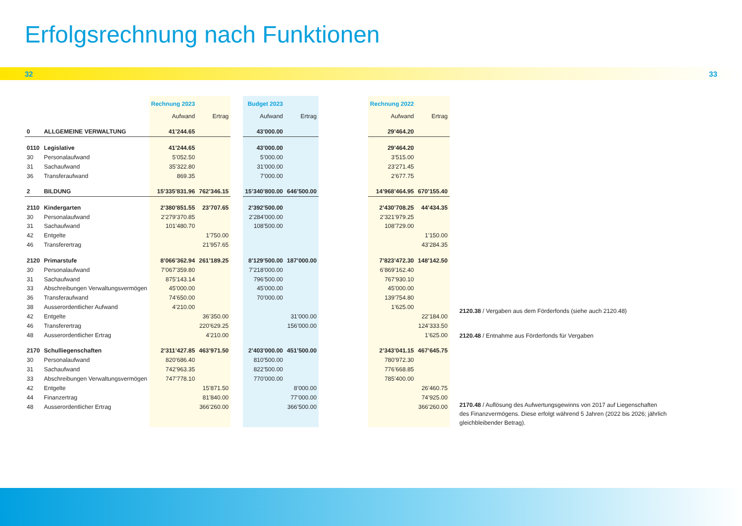Erfolgsrechnung nach Funktionen
32 33
| | | Rechnung 2023 | | | Budget 2023 | | | Rechnung 2022 | |
| | | Aufwand | Ertrag | | Aufwand | Ertrag | | Aufwand | Ertrag |
| 0 | ALLGEMEINE VERWALTUNG | 41’244.65 | | | 43’000.00 | | | 29’464.20 | |
| 0110 | Legislative | 41’244.65 | | | 43’000.00 | | | 29’464.20 | |
| 30 | Personalaufwand | 5’052.50 | | | 5’000.00 | | | 3’515.00 | |
| 31 | Sachaufwand | 35’322.80 | | | 31’000.00 | | | 23’271.45 | |
| 36 | Transferaufwand | 869.35 | | | 7’000.00 | | | 2’677.75 | |
| 2 | BILDUNG | 15’335’831.96 | 762’346.15 | | 15’340’800.00 | 646’500.00 | | 14’968’464.95 | 670’155.40 |
| 2110 | Kindergarten | 2’380’851.55 | 23’707.65 | | 2’392’500.00 | | | 2’430’708.25 | 44’434.35 |
| 30 | Personalaufwand | 2’279’370.85 | | | 2’284’000.00 | | | 2’321’979.25 | |
| 31 | Sachaufwand | 101’480.70 | | | 108’500.00 | | | 108’729.00 | |
| 42 | Entgelte | | 1’750.00 | | | | | | 1’150.00 |
| 46 | Transferertrag | | 21’957.65 | | | | | | 43’284.35 |
| 2120 | Primarstufe | 8’066’362.94 | 261’189.25 | | 8’129’500.00 | 187’000.00 | | 7’823’472.30 | 148’142.50 |
| 30 | Personalaufwand | 7’067’359.80 | | | 7’218’000.00 | | | 6’869’162.40 | |
| 31 | Sachaufwand | 875’143.14 | | | 796’500.00 | | | 767’930.10 | |
| 33 | Abschreibungen Verwaltungsvermögen | 45’000.00 | | | 45’000.00 | | | 45’000.00 | |
| 36 | Transferaufwand | 74’650.00 | | | 70’000.00 | | | 139’754.80 | |
| 38 | Ausserordentlicher Aufwand | 4’210.00 | | | | | | 1’625.00 | |
| 42 | Entgelte | | 36’350.00 | | | 31’000.00 | | | 22’184.00 |
| 46 | Transferertrag | | 220’629.25 | | | 156’000.00 | | | 124’333.50 |
| 48 | Ausserordentlicher Ertrag | | 4’210.00 | | | | | | 1’625.00 |
| 2170 | Schulliegenschaften | 2’311’427.85 | 463’971.50 | | 2’403’000.00 | 451’500.00 | | 2’343’041.15 | 467’645.75 |
| 30 | Personalaufwand | 820’686.40 | | | 810’500.00 | | | 780’972.30 | |
| 31 | Sachaufwand | 742’963.35 | | | 822’500.00 | | | 776’668.85 | |
| 33 | Abschreibungen Verwaltungsvermögen | 747’778.10 | | | 770’000.00 | | | 785’400.00 | |
| 42 | Entgelte | | 15’871.50 | | | 8’000.00 | | | 26’460.75 |
| 44 | Finanzertrag | | 81’840.00 | | | 77’000.00 | | | 74’925.00 |
| 48 | Ausserordentlicher Ertrag | | 366’260.00 | | | 366’500.00 | | | 366’260.00 |
2120.38 / Vergaben aus dem Förderfonds (siehe auch 2120.48)
2120.48 / Entnahme aus Förderfonds für Vergaben
2170.48 / Auflösung des Aufwertungsgewinns von 2017 auf Liegenschaften des Finanzvermögens. Diese erfolgt während 5 Jahren (2022 bis 2026; jährlich gleich­bleibender Betrag).